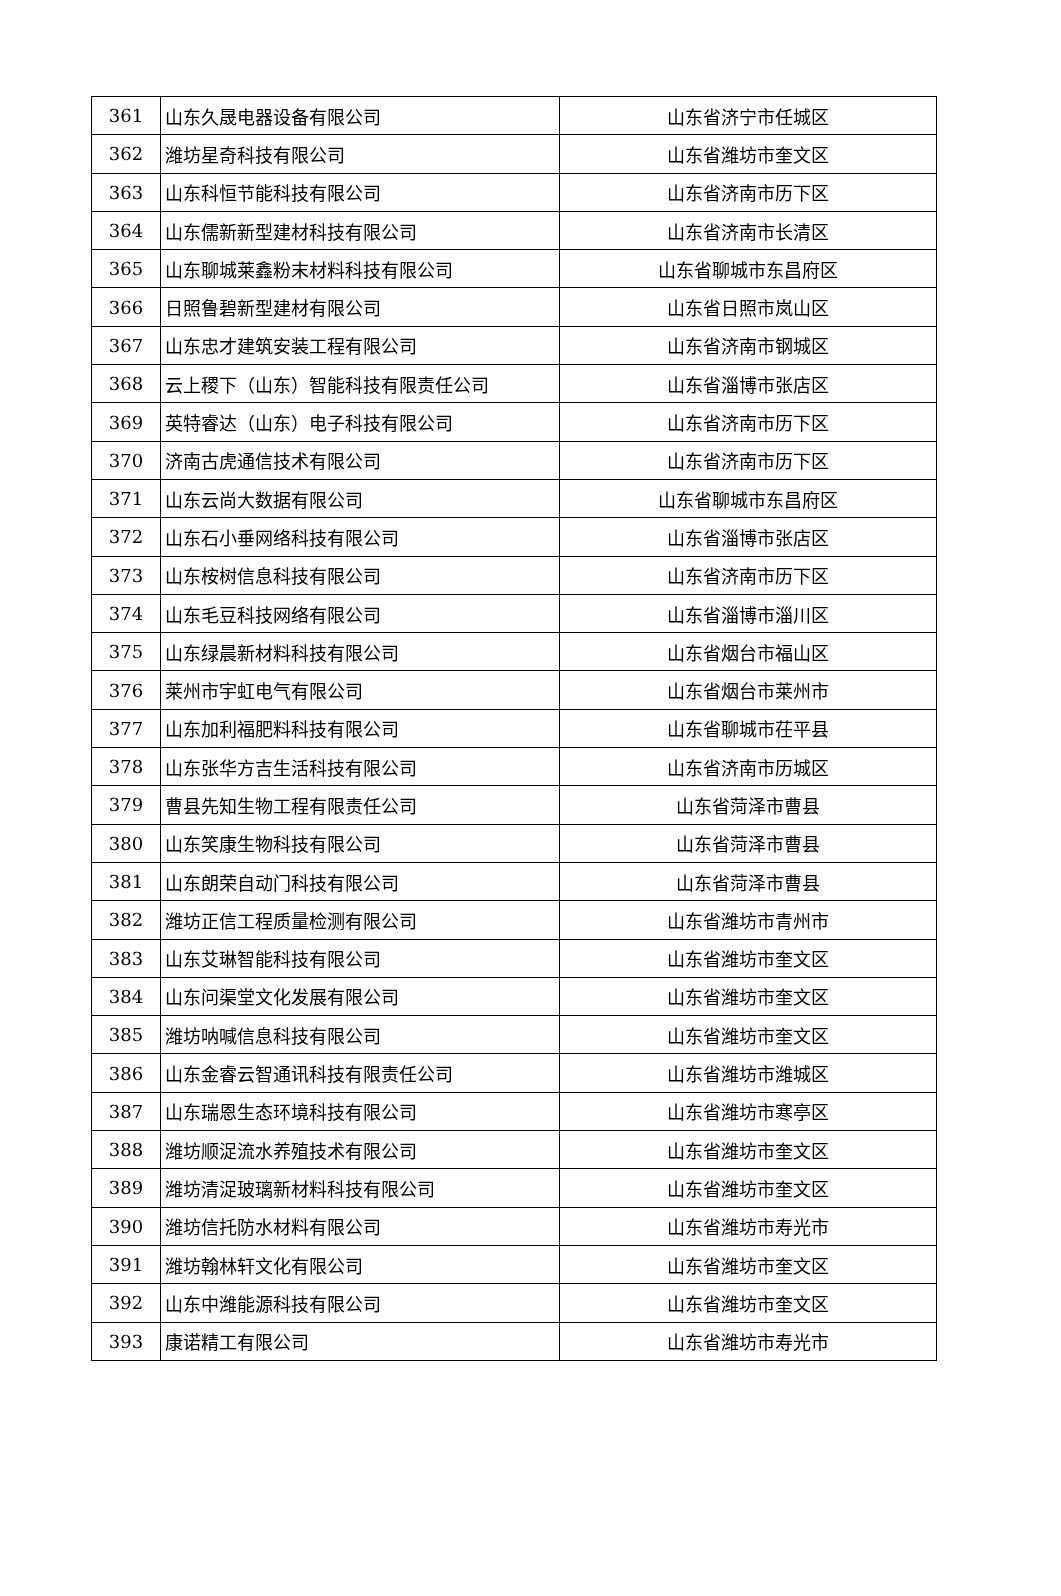| 361 | 山东久晟电器设备有限公司 | 山东省济宁市任城区 |
| 362 | 潍坊星奇科技有限公司 | 山东省潍坊市奎文区 |
| 363 | 山东科恒节能科技有限公司 | 山东省济南市历下区 |
| 364 | 山东儒新新型建材科技有限公司 | 山东省济南市长清区 |
| 365 | 山东聊城莱鑫粉末材料科技有限公司 | 山东省聊城市东昌府区 |
| 366 | 日照鲁碧新型建材有限公司 | 山东省日照市岚山区 |
| 367 | 山东忠才建筑安装工程有限公司 | 山东省济南市钢城区 |
| 368 | 云上稷下（山东）智能科技有限责任公司 | 山东省淄博市张店区 |
| 369 | 英特睿达（山东）电子科技有限公司 | 山东省济南市历下区 |
| 370 | 济南古虎通信技术有限公司 | 山东省济南市历下区 |
| 371 | 山东云尚大数据有限公司 | 山东省聊城市东昌府区 |
| 372 | 山东石小垂网络科技有限公司 | 山东省淄博市张店区 |
| 373 | 山东桉树信息科技有限公司 | 山东省济南市历下区 |
| 374 | 山东毛豆科技网络有限公司 | 山东省淄博市淄川区 |
| 375 | 山东绿晨新材料科技有限公司 | 山东省烟台市福山区 |
| 376 | 莱州市宇虹电气有限公司 | 山东省烟台市莱州市 |
| 377 | 山东加利福肥料科技有限公司 | 山东省聊城市茌平县 |
| 378 | 山东张华方吉生活科技有限公司 | 山东省济南市历城区 |
| 379 | 曹县先知生物工程有限责任公司 | 山东省菏泽市曹县 |
| 380 | 山东笑康生物科技有限公司 | 山东省菏泽市曹县 |
| 381 | 山东朗荣自动门科技有限公司 | 山东省菏泽市曹县 |
| 382 | 潍坊正信工程质量检测有限公司 | 山东省潍坊市青州市 |
| 383 | 山东艾琳智能科技有限公司 | 山东省潍坊市奎文区 |
| 384 | 山东问渠堂文化发展有限公司 | 山东省潍坊市奎文区 |
| 385 | 潍坊呐喊信息科技有限公司 | 山东省潍坊市奎文区 |
| 386 | 山东金睿云智通讯科技有限责任公司 | 山东省潍坊市潍城区 |
| 387 | 山东瑞恩生态环境科技有限公司 | 山东省潍坊市寒亭区 |
| 388 | 潍坊顺浞流水养殖技术有限公司 | 山东省潍坊市奎文区 |
| 389 | 潍坊清浞玻璃新材料科技有限公司 | 山东省潍坊市奎文区 |
| 390 | 潍坊信托防水材料有限公司 | 山东省潍坊市寿光市 |
| 391 | 潍坊翰林轩文化有限公司 | 山东省潍坊市奎文区 |
| 392 | 山东中潍能源科技有限公司 | 山东省潍坊市奎文区 |
| 393 | 康诺精工有限公司 | 山东省潍坊市寿光市 |